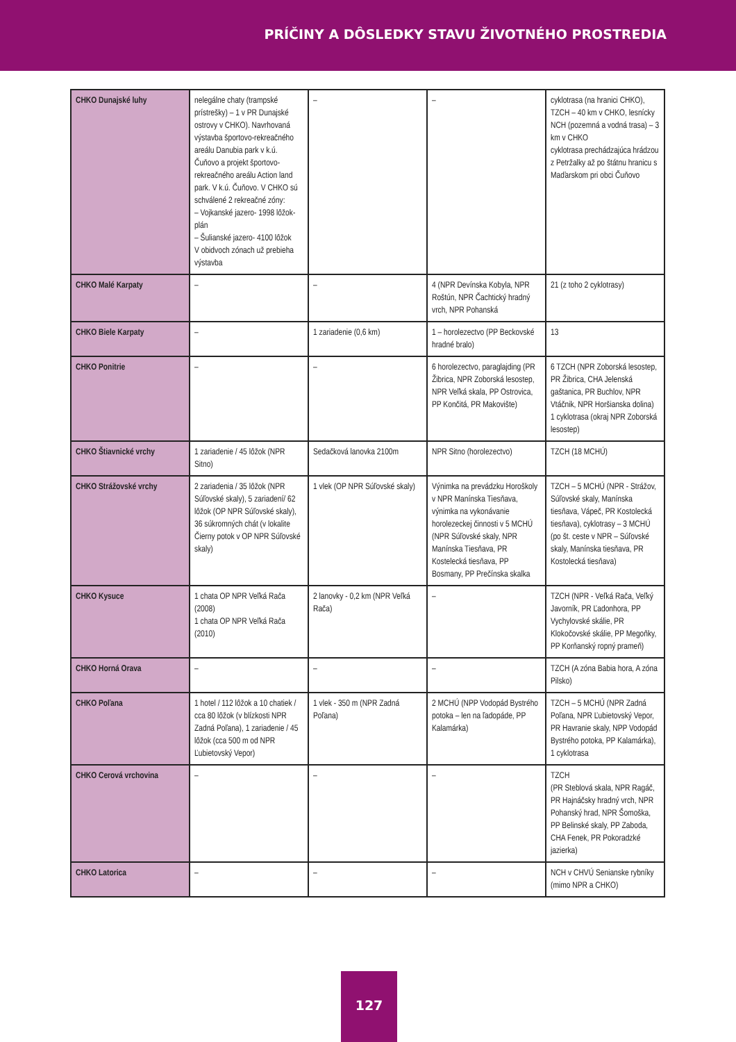PRÍČINY A DÔSLEDKY STAVU ŽIVOTNÉHO PROSTREDIA
| CHKO Dunajské luhy | nelegálne chaty (trampské prístrešky) – 1 v PR Dunajské ostrovy v CHKO). Navrhovaná výstavba športovo-rekreačného areálu Danubia park v k.ú. Čuňovo a projekt športovo-rekreačného areálu Action land park. V k.ú. Čuňovo. V CHKO sú schválené 2 rekreačné zóny: – Vojkanské jazero- 1998 lôžok-plán – Šulianské jazero- 4100 lôžok V obidvoch zónach už prebieha výstavba | – | – | cyklotrasa (na hranici CHKO), TZCH – 40 km v CHKO, lesnícky NCH (pozemná a vodná trasa) – 3 km v CHKO cyklotrasa prechádzajúca hrádzou z Petržalky až po štátnu hranicu s Maďarskom pri obci Čuňovo |
| CHKO Malé Karpaty | – | – | 4 (NPR Devínska Kobyla, NPR Roštún, NPR Čachtický hradný vrch, NPR Pohanská | 21 (z toho 2 cyklotrasy) |
| CHKO Biele Karpaty | – | 1 zariadenie (0,6 km) | 1 – horolezectvo (PP Beckovské hradné bralo) | 13 |
| CHKO Ponitrie | – | – | 6 horolezectvo, paraglajding (PR Žibrica, NPR Zoborská lesostep, NPR Veľká skala, PP Ostrovica, PP Končitá, PR Makovište) | 6 TZCH (NPR Zoborská lesostep, PR Žibrica, CHA Jelenská gaštanica, PR Buchlov, NPR Vtáčnik, NPR Horšianska dolina) 1 cyklotrasa (okraj NPR Zoborská lesostep) |
| CHKO Štiavnické vrchy | 1 zariadenie / 45 lôžok (NPR Sitno) | Sedačková lanovka 2100m | NPR Sitno (horolezectvo) | TZCH (18 MCHÚ) |
| CHKO Strážovské vrchy | 2 zariadenia / 35 lôžok (NPR Súľovské skaly), 5 zariadení/ 62 lôžok (OP NPR Súľovské skaly), 36 súkromných chát (v lokalite Čierny potok v OP NPR Súľovské skaly) | 1 vlek (OP NPR Súľovské skaly) | Výnimka na prevádzku Horoškoly v NPR Manínska Tiesňava, výnimka na vykonávanie horolezeckej činnosti v 5 MCHÚ (NPR Súľovské skaly, NPR Manínska Tiesňava, PR Kostelecká tiesňava, PP Bosmany, PP Prečínska skalka | TZCH – 5 MCHÚ (NPR - Strážov, Súľovské skaly, Manínska tiesňava, Vápeč, PR Kostolecká tiesňava), cyklotrasy – 3 MCHÚ (po št. ceste v NPR – Súľovské skaly, Manínska tiesňava, PR Kostolecká tiesňava) |
| CHKO Kysuce | 1 chata OP NPR Veľká Rača (2008) 1 chata OP NPR Veľká Rača (2010) | 2 lanovky - 0,2 km (NPR Veľká Rača) | – | TZCH (NPR - Veľká Rača, Veľký Javorník, PR Ľadonhora, PP Vychylovské skálie, PR Klokočovské skálie, PP Megoňky, PP Korňanský ropný prameň) |
| CHKO Horná Orava | – | – | – | TZCH (A zóna Babia hora, A zóna Pilsko) |
| CHKO Poľana | 1 hotel / 112 lôžok a 10 chatiek / cca 80 lôžok (v blízkosti NPR Zadná Poľana), 1 zariadenie / 45 lôžok (cca 500 m od NPR Ľubietovský Vepor) | 1 vlek - 350 m (NPR Zadná Poľana) | 2 MCHÚ (NPP Vodopád Bystrého potoka – len na ľadopáde, PP Kalamárka) | TZCH – 5 MCHÚ (NPR Zadná Poľana, NPR Ľubietovský Vepor, PR Havranie skaly, NPP Vodopád Bystrého potoka, PP Kalamárka), 1 cyklotrasa |
| CHKO Cerová vrchovina | – | – | – | TZCH (PR Steblová skala, NPR Ragáč, PR Hajnáčsky hradný vrch, NPR Pohanský hrad, NPR Šomoška, PP Belinské skaly, PP Zaboda, CHA Fenek, PR Pokoradzké jazierka) |
| CHKO Latorica | – | – | – | NCH v CHVÚ Senianske rybníky (mimo NPR a CHKO) |
127